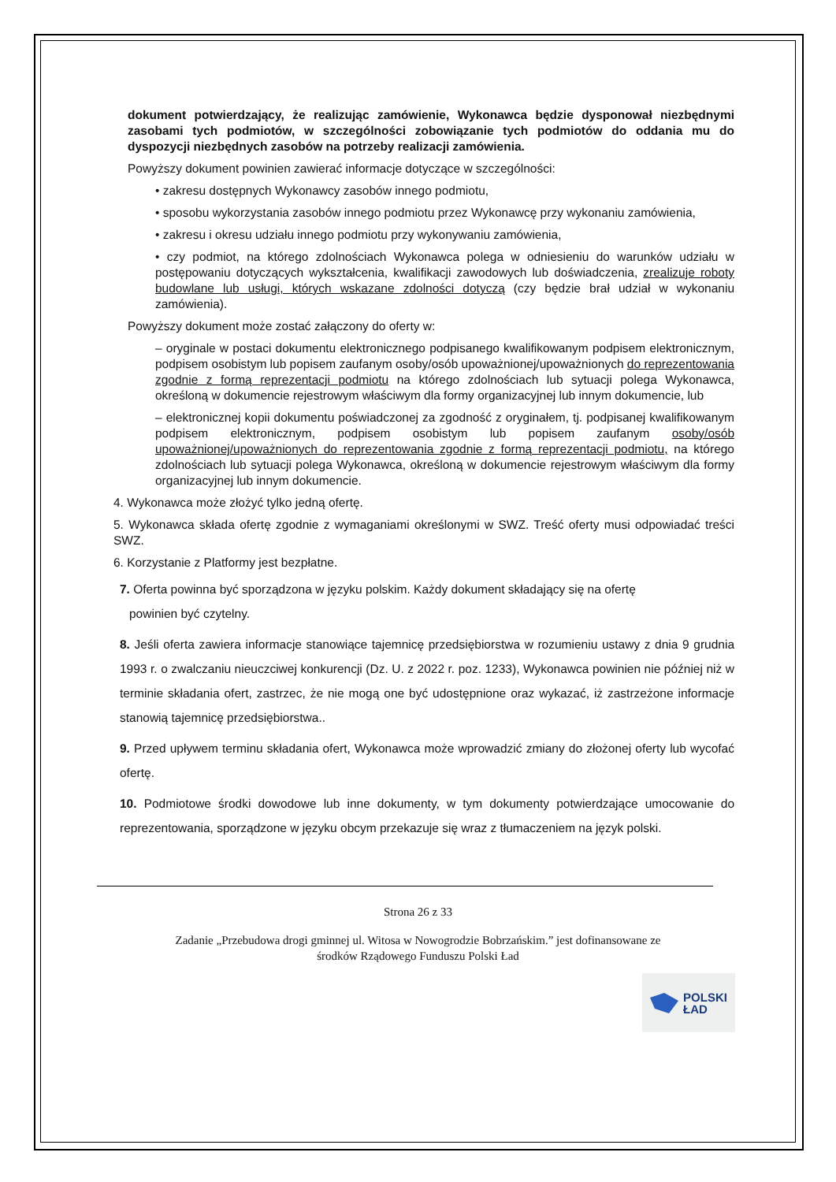dokument potwierdzający, że realizując zamówienie, Wykonawca będzie dysponował niezbędnymi zasobami tych podmiotów, w szczególności zobowiązanie tych podmiotów do oddania mu do dyspozycji niezbędnych zasobów na potrzeby realizacji zamówienia.
Powyższy dokument powinien zawierać informacje dotyczące w szczególności:
• zakresu dostępnych Wykonawcy zasobów innego podmiotu,
• sposobu wykorzystania zasobów innego podmiotu przez Wykonawcę przy wykonaniu zamówienia,
• zakresu i okresu udziału innego podmiotu przy wykonywaniu zamówienia,
• czy podmiot, na którego zdolnościach Wykonawca polega w odniesieniu do warunków udziału w postępowaniu dotyczących wykształcenia, kwalifikacji zawodowych lub doświadczenia, zrealizuje roboty budowlane lub usługi, których wskazane zdolności dotyczą (czy będzie brał udział w wykonaniu zamówienia).
Powyższy dokument może zostać załączony do oferty w:
– oryginale w postaci dokumentu elektronicznego podpisanego kwalifikowanym podpisem elektronicznym, podpisem osobistym lub popisem zaufanym osoby/osób upoważnionej/upoważnionych do reprezentowania zgodnie z formą reprezentacji podmiotu na którego zdolnościach lub sytuacji polega Wykonawca, określoną w dokumencie rejestrowym właściwym dla formy organizacyjnej lub innym dokumencie, lub
– elektronicznej kopii dokumentu poświadczonej za zgodność z oryginałem, tj. podpisanej kwalifikowanym podpisem elektronicznym, podpisem osobistym lub popisem zaufanym osoby/osób upoważnionej/upoważnionych do reprezentowania zgodnie z formą reprezentacji podmiotu, na którego zdolnościach lub sytuacji polega Wykonawca, określoną w dokumencie rejestrowym właściwym dla formy organizacyjnej lub innym dokumencie.
4. Wykonawca może złożyć tylko jedną ofertę.
5. Wykonawca składa ofertę zgodnie z wymaganiami określonymi w SWZ. Treść oferty musi odpowiadać treści SWZ.
6. Korzystanie z Platformy jest bezpłatne.
7. Oferta powinna być sporządzona w języku polskim. Każdy dokument składający się na ofertę
powinien być czytelny.
8. Jeśli oferta zawiera informacje stanowiące tajemnicę przedsiębiorstwa w rozumieniu ustawy z dnia 9 grudnia 1993 r. o zwalczaniu nieuczciwej konkurencji (Dz. U. z 2022 r. poz. 1233), Wykonawca powinien nie później niż w terminie składania ofert, zastrzec, że nie mogą one być udostępnione oraz wykazać, iż zastrzeżone informacje stanowią tajemnicę przedsiębiorstwa..
9. Przed upływem terminu składania ofert, Wykonawca może wprowadzić zmiany do złożonej oferty lub wycofać ofertę.
10. Podmiotowe środki dowodowe lub inne dokumenty, w tym dokumenty potwierdzające umocowanie do reprezentowania, sporządzone w języku obcym przekazuje się wraz z tłumaczeniem na język polski.
Strona 26 z 33
Zadanie „Przebudowa drogi gminnej ul. Witosa w Nowogrodzie Bobrzańskim.” jest dofinansowane ze
środków Rządowego Funduszu Polski Ład
POLSKI
ŁAD